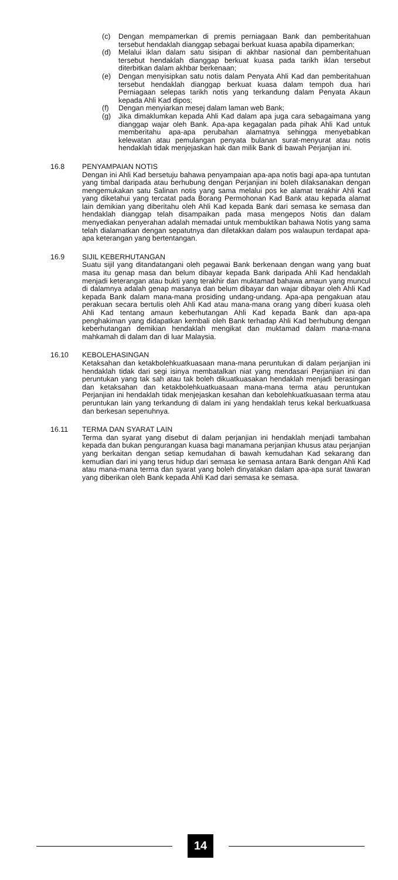(c) Dengan mempamerkan di premis perniagaan Bank dan pemberitahuan tersebut hendaklah dianggap sebagai berkuat kuasa apabila dipamerkan;
(d) Melalui iklan dalam satu sisipan di akhbar nasional dan pemberitahuan tersebut hendaklah dianggap berkuat kuasa pada tarikh iklan tersebut diterbitkan dalam akhbar berkenaan;
(e) Dengan menyisipkan satu notis dalam Penyata Ahli Kad dan pemberitahuan tersebut hendaklah dianggap berkuat kuasa dalam tempoh dua hari Perniagaan selepas tarikh notis yang terkandung dalam Penyata Akaun kepada Ahli Kad dipos;
(f) Dengan menyiarkan mesej dalam laman web Bank;
(g) Jika dimaklumkan kepada Ahli Kad dalam apa juga cara sebagaimana yang dianggap wajar oleh Bank. Apa-apa kegagalan pada pihak Ahli Kad untuk memberitahu apa-apa perubahan alamatnya sehingga menyebabkan kelewatan atau pemulangan penyata bulanan surat-menyurat atau notis hendaklah tidak menjejaskan hak dan milik Bank di bawah Perjanjian ini.
16.8 PENYAMPAIAN NOTIS
Dengan ini Ahli Kad bersetuju bahawa penyampaian apa-apa notis bagi apa-apa tuntutan yang timbal daripada atau berhubung dengan Perjanjian ini boleh dilaksanakan dengan mengemukakan satu Salinan notis yang sama melalui pos ke alamat terakhir Ahli Kad yang diketahui yang tercatat pada Borang Permohonan Kad Bank atau kepada alamat lain demikian yang diberitahu oleh Ahli Kad kepada Bank dari semasa ke semasa dan hendaklah dianggap telah disampaikan pada masa mengepos Notis dan dalam menyediakan penyerahan adalah memadai untuk membuktikan bahawa Notis yang sama telah dialamatkan dengan sepatutnya dan diletakkan dalam pos walaupun terdapat apa-apa keterangan yang bertentangan.
16.9 SIJIL KEBERHUTANGAN
Suatu sijil yang ditandatangani oleh pegawai Bank berkenaan dengan wang yang buat masa itu genap masa dan belum dibayar kepada Bank daripada Ahli Kad hendaklah menjadi keterangan atau bukti yang terakhir dan muktamad bahawa amaun yang muncul di dalamnya adalah genap masanya dan belum dibayar dan wajar dibayar oleh Ahli Kad kepada Bank dalam mana-mana prosiding undang-undang. Apa-apa pengakuan atau perakuan secara bertulis oleh Ahli Kad atau mana-mana orang yang diberi kuasa oleh Ahli Kad tentang amaun keberhutangan Ahli Kad kepada Bank dan apa-apa penghakiman yang didapatkan kembali oleh Bank terhadap Ahli Kad berhubung dengan keberhutangan demikian hendaklah mengikat dan muktamad dalam mana-mana mahkamah di dalam dan di luar Malaysia.
16.10 KEBOLEHASINGAN
Ketaksahan dan ketakbolehkuatkuasaan mana-mana peruntukan di dalam perjanjian ini hendaklah tidak dari segi isinya membatalkan niat yang mendasari Perjanjian ini dan peruntukan yang tak sah atau tak boleh dikuatkuasakan hendaklah menjadi berasingan dan ketaksahan dan ketakbolehkuatkuasaan mana-mana terma atau peruntukan Perjanjian ini hendaklah tidak menjejaskan kesahan dan kebolehkuatkuasaan terma atau peruntukan lain yang terkandung di dalam ini yang hendaklah terus kekal berkuatkuasa dan berkesan sepenuhnya.
16.11 TERMA DAN SYARAT LAIN
Terma dan syarat yang disebut di dalam perjanjian ini hendaklah menjadi tambahan kepada dan bukan pengurangan kuasa bagi manamana perjanjian khusus atau perjanjian yang berkaitan dengan setiap kemudahan di bawah kemudahan Kad sekarang dan kemudian dari ini yang terus hidup dari semasa ke semasa antara Bank dengan Ahli Kad atau mana-mana terma dan syarat yang boleh dinyatakan dalam apa-apa surat tawaran yang diberikan oleh Bank kepada Ahli Kad dari semasa ke semasa.
14